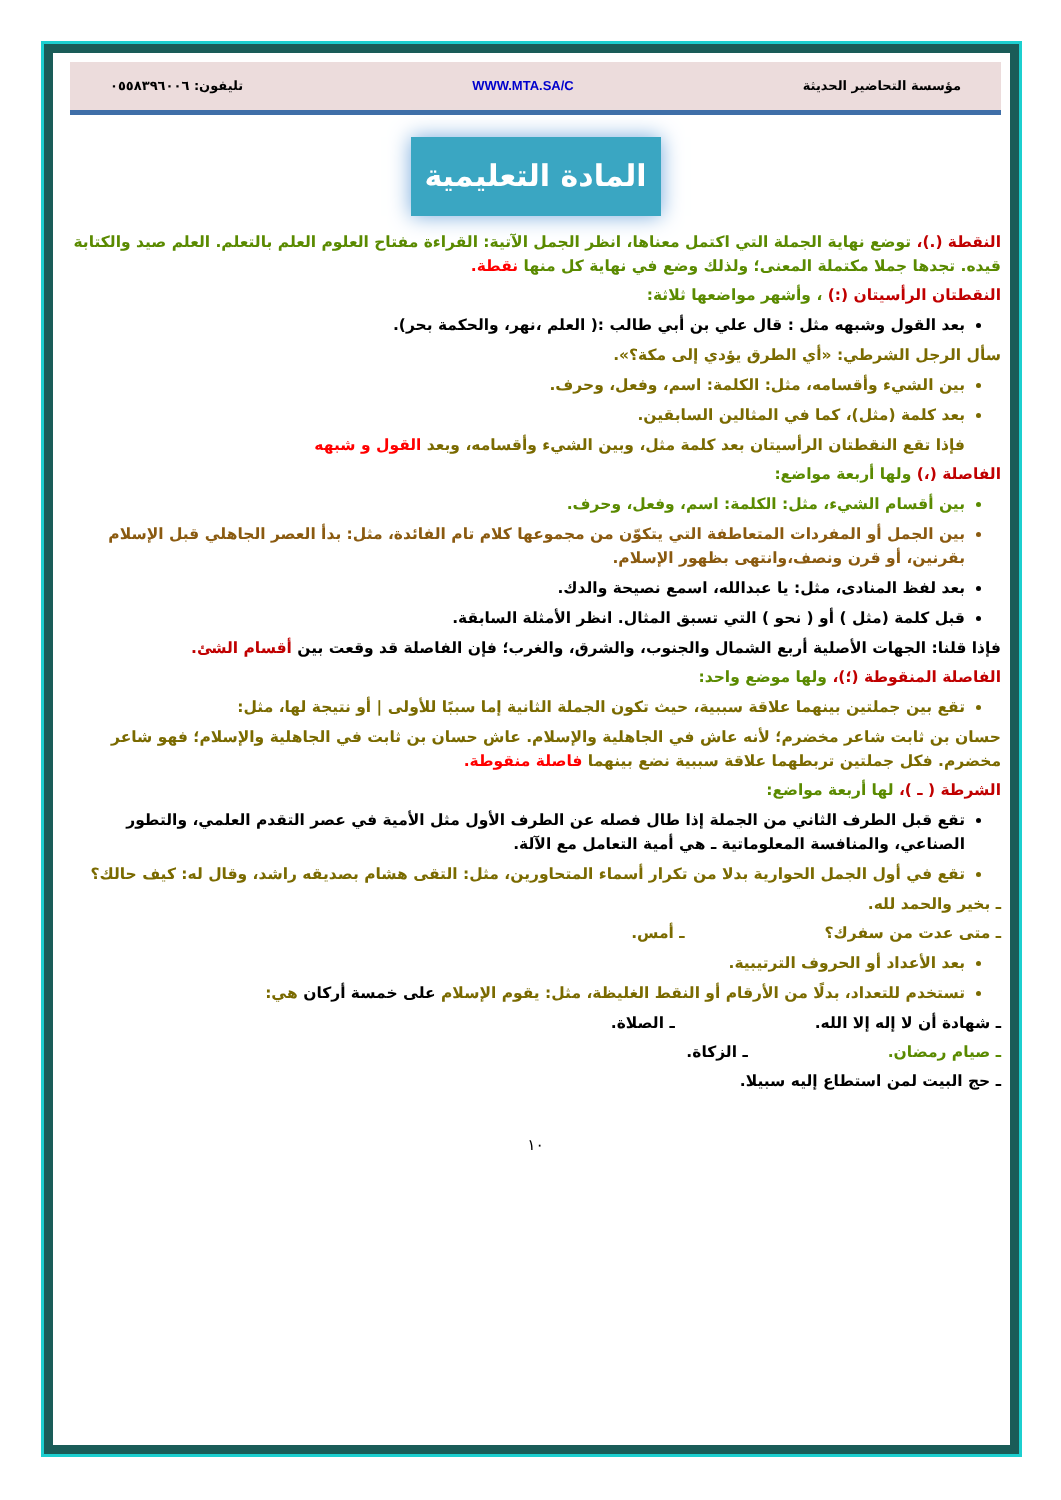مؤسسة التحاضير الحديثة WWW.MTA.SA/C تليفون: ٠٥٥٨٣٩٦٠٠٦
المادة التعليمية
النقطة (.)، توضع نهاية الجملة التي اكتمل معناها، انظر الجمل الآتية: القراءة مفتاح العلوم العلم بالتعلم. العلم صيد والكتابة قيده. تجدها جملا مكتملة المعنى؛ ولذلك وضع في نهاية كل منها نقطة.
النقطتان الرأسيتان (:) ، وأشهر مواضعها ثلاثة:
بعد القول وشبهه مثل : قال علي بن أبي طالب :( العلم ،نهر، والحكمة بحر).
سأل الرجل الشرطي: «أي الطرق يؤدي إلى مكة؟».
بين الشيء وأقسامه، مثل: الكلمة: اسم، وفعل، وحرف.
بعد كلمة (مثل)، كما في المثالين السابقين.
فإذا تقع النقطتان الرأسيتان بعد كلمة مثل، وبين الشيء وأقسامه، وبعد القول و شبهه
الفاصلة (،) ولها أربعة مواضع:
بين أقسام الشيء، مثل: الكلمة: اسم، وفعل، وحرف.
بين الجمل أو المفردات المتعاطفة التي يتكوّن من مجموعها كلام تام الفائدة، مثل: بدأ العصر الجاهلي قبل الإسلام بقرنين، أو قرن ونصف،وانتهى بظهور الإسلام.
بعد لفظ المنادى، مثل: يا عبدالله، اسمع نصيحة والدك.
قبل كلمة (مثل ) أو ( نحو ) التي تسبق المثال. انظر الأمثلة السابقة.
فإذا قلنا: الجهات الأصلية أربع الشمال والجنوب، والشرق، والغرب؛ فإن الفاصلة قد وقعت بين أقسام الشئ.
الفاصلة المنقوطة (؛)، ولها موضع واحد:
تقع بين جملتين بينهما علاقة سببية، حيث تكون الجملة الثانية إما سببًا للأولى | أو نتيجة لها، مثل:
حسان بن ثابت شاعر مخضرم؛ لأنه عاش في الجاهلية والإسلام. عاش حسان بن ثابت في الجاهلية والإسلام؛ فهو شاعر مخضرم. فكل جملتين تربطهما علاقة سببية نضع بينهما فاصلة منقوطة.
الشرطة ( ـ )، لها أربعة مواضع:
تقع قبل الطرف الثاني من الجملة إذا طال فصله عن الطرف الأول مثل الأمية في عصر التقدم العلمي، والتطور الصناعي، والمنافسة المعلوماتية ـ هي أمية التعامل مع الآلة.
تقع في أول الجمل الحوارية بدلا من تكرار أسماء المتحاورين، مثل: التقى هشام بصديقه راشد، وقال له: كيف حالك؟
ـ بخير والحمد لله.
ـ متى عدت من سفرك؟ ـ أمس.
بعد الأعداد أو الحروف الترتيبية.
تستخدم للتعداد، بدلًا من الأرقام أو النقط الغليظة، مثل: يقوم الإسلام على خمسة أركان هي:
ـ شهادة أن لا إله إلا الله. ـ الصلاة.
ـ صيام رمضان. ـ الزكاة.
ـ حج البيت لمن استطاع إليه سبيلا.
١٠